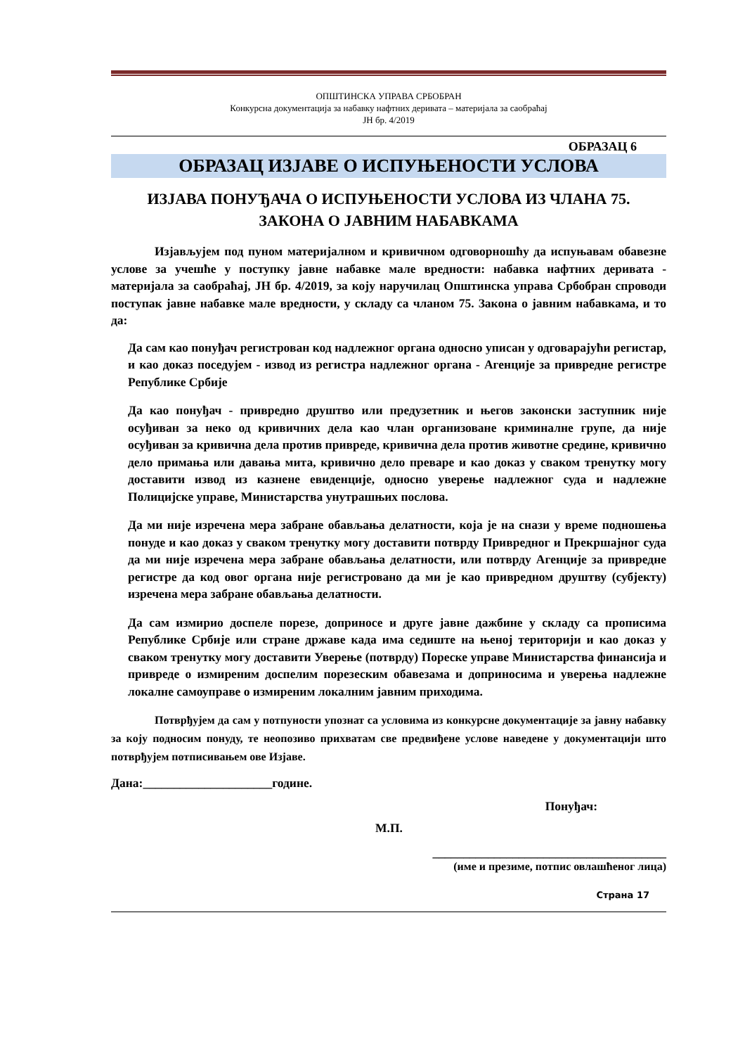ОПШТИНСКА УПРАВА СРБОБРАН
Конкурсна документација за набавку нафтних деривата – материјала за саобраћај
ЈН бр. 4/2019
ОБРАЗАЦ 6
ОБРАЗАЦ ИЗЈАВЕ О ИСПУЊЕНОСТИ УСЛОВА
ИЗЈАВА ПОНУЂАЧА О ИСПУЊЕНОСТИ УСЛОВА ИЗ ЧЛАНА 75.
ЗАКОНА О ЈАВНИМ НАБАВКАМА
Изјављујем под пуном материјалном и кривичном одговорношћу да испуњавам обавезне услове за учешће у поступку јавне набавке мале вредности: набавка нафтних деривата - материјала за саобраћај, ЈН бр. 4/2019, за коју наручилац Општинска управа Србобран спроводи поступак јавне набавке мале вредности, у складу са чланом 75. Закона о јавним набавкама, и то да:
Да сам као понуђач регистрован код надлежног органа односно уписан у одговарајући регистар, и као доказ поседујем - извод из регистра надлежног органа - Агенције за привредне регистре Републике Србије
Да као понуђач - привредно друштво или предузетник и његов законски заступник није осуђиван за неко од кривичних дела као члан организоване криминалне групе, да није осуђиван за кривична дела против привреде, кривична дела против животне средине, кривично дело примања или давања мита, кривично дело преваре и као доказ у сваком тренутку могу доставити извод из казнене евиденције, односно уверење надлежног суда и надлежне Полицијске управе, Министарства унутрашњих послова.
Да ми није изречена мера забране обављања делатности, која је на снази у време подношења понуде и као доказ у сваком тренутку могу доставити потврду Привредног и Прекршајног суда да ми није изречена мера забране обављања делатности, или потврду Агенције за привредне регистре да код овог органа није регистровано да ми је као привредном друштву (субјекту) изречена мера забране обављања делатности.
Да сам измирио доспеле порезе, доприносе и друге јавне дажбине у складу са прописима Републике Србије или стране државе када има седиште на њеној територији и као доказ у сваком тренутку могу доставити Уверење (потврду) Пореске управе Министарства финансија и привреде о измиреним доспелим порезеским обавезама и доприносима и уверења надлежне локалне самоуправе о измиреним локалним јавним приходима.
Потврђујем да сам у потпуности упознат са условима из конкурсне документације за јавну набавку за коју подносим понуду, те неопозиво прихватам све предвиђене услове наведене у документацији што потврђујем потписивањем ове Изјаве.
Дана:_____________________године.
Понуђач:
М.П.
______________________________________
(име и презиме, потпис овлашћеног лица)
Страна 17